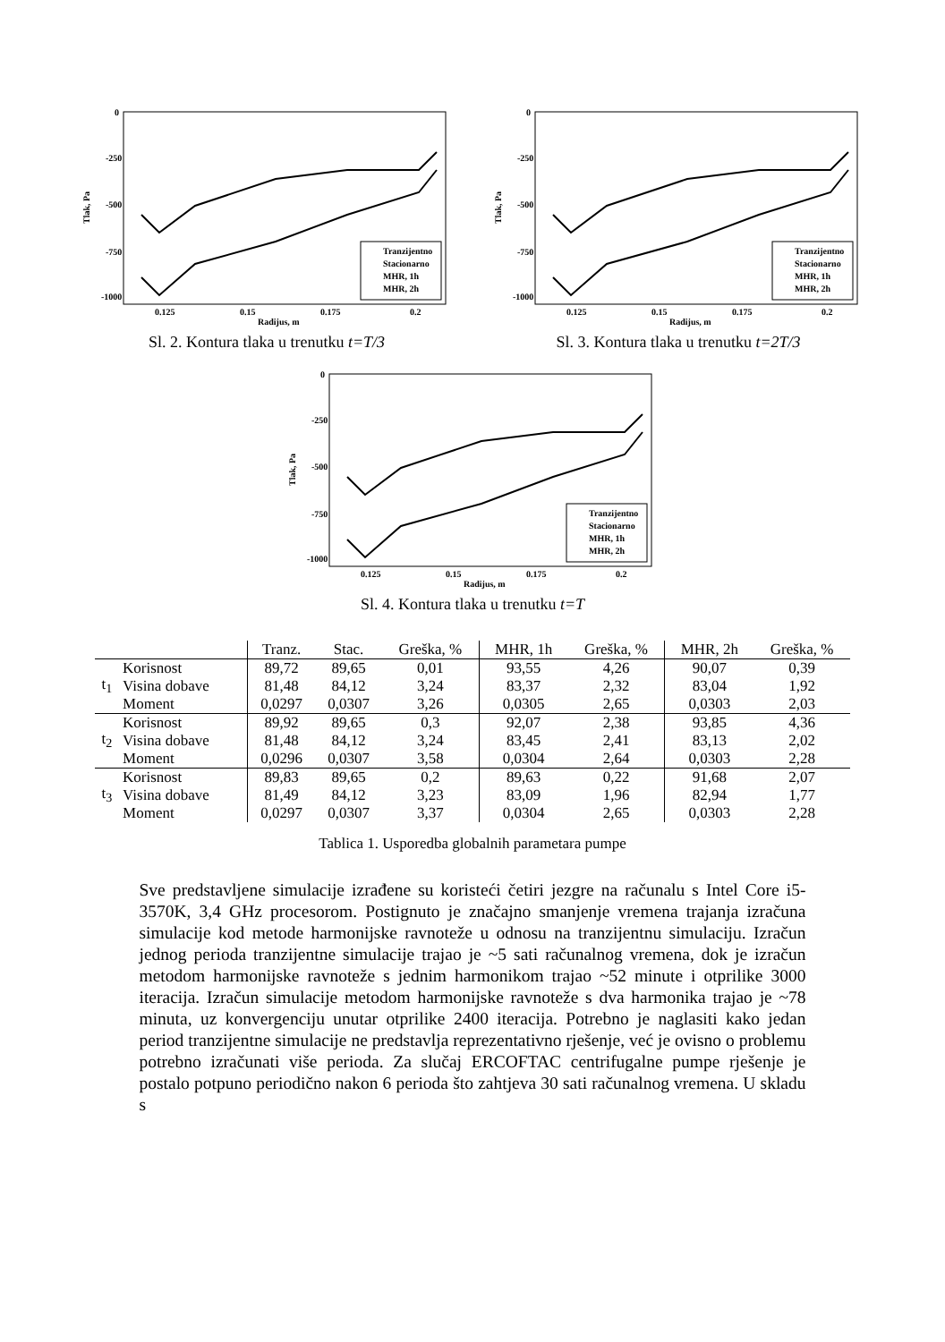0
-250
-500
-750
-1000
0.125
0.15
0.175
0.2
Radijus, m
Tlak, Pa
Tranzijentno
Stacionarno
MHR, 1h
MHR, 2h
Sl. 2. Kontura tlaka u trenutku t=T/3
0
-250
-500
-750
-1000
0.125
0.15
0.175
0.2
Radijus, m
Tlak, Pa
Tranzijentno
Stacionarno
MHR, 1h
MHR, 2h
Sl. 3. Kontura tlaka u trenutku t=2T/3
0
-250
-500
-750
-1000
0.125
0.15
0.175
0.2
Radijus, m
Tlak, Pa
Tranzijentno
Stacionarno
MHR, 1h
MHR, 2h
Sl. 4. Kontura tlaka u trenutku t=T
| | | Tranz. | Stac. | Greška, % | MHR, 1h | Greška, % | MHR, 2h | Greška, % |
| --- | --- | --- | --- | --- | --- | --- | --- | --- |
| t<sub>1</sub> | Korisnost | 89,72 | 89,65 | 0,01 | 93,55 | 4,26 | 90,07 | 0,39 |
| | Visina dobave | 81,48 | 84,12 | 3,24 | 83,37 | 2,32 | 83,04 | 1,92 |
| | Moment | 0,0297 | 0,0307 | 3,26 | 0,0305 | 2,65 | 0,0303 | 2,03 |
| t<sub>2</sub> | Korisnost | 89,92 | 89,65 | 0,3 | 92,07 | 2,38 | 93,85 | 4,36 |
| | Visina dobave | 81,48 | 84,12 | 3,24 | 83,45 | 2,41 | 83,13 | 2,02 |
| | Moment | 0,0296 | 0,0307 | 3,58 | 0,0304 | 2,64 | 0,0303 | 2,28 |
| t<sub>3</sub> | Korisnost | 89,83 | 89,65 | 0,2 | 89,63 | 0,22 | 91,68 | 2,07 |
| | Visina dobave | 81,49 | 84,12 | 3,23 | 83,09 | 1,96 | 82,94 | 1,77 |
| | Moment | 0,0297 | 0,0307 | 3,37 | 0,0304 | 2,65 | 0,0303 | 2,28 |
Tablica 1. Usporedba globalnih parametara pumpe
Sve predstavljene simulacije izrađene su koristeći četiri jezgre na računalu s Intel Core i5-3570K, 3,4 GHz procesorom. Postignuto je značajno smanjenje vremena trajanja izračuna simulacije kod metode harmonijske ravnoteže u odnosu na tranzijentnu simulaciju. Izračun jednog perioda tranzijentne simulacije trajao je ~5 sati računalnog vremena, dok je izračun metodom harmonijske ravnoteže s jednim harmonikom trajao ~52 minute i otprilike 3000 iteracija. Izračun simulacije metodom harmonijske ravnoteže s dva harmonika trajao je ~78 minuta, uz konvergenciju unutar otprilike 2400 iteracija. Potrebno je naglasiti kako jedan period tranzijentne simulacije ne predstavlja reprezentativno rješenje, već je ovisno o problemu potrebno izračunati više perioda. Za slučaj ERCOFTAC centrifugalne pumpe rješenje je postalo potpuno periodično nakon 6 perioda što zahtjeva 30 sati računalnog vremena. U skladu s